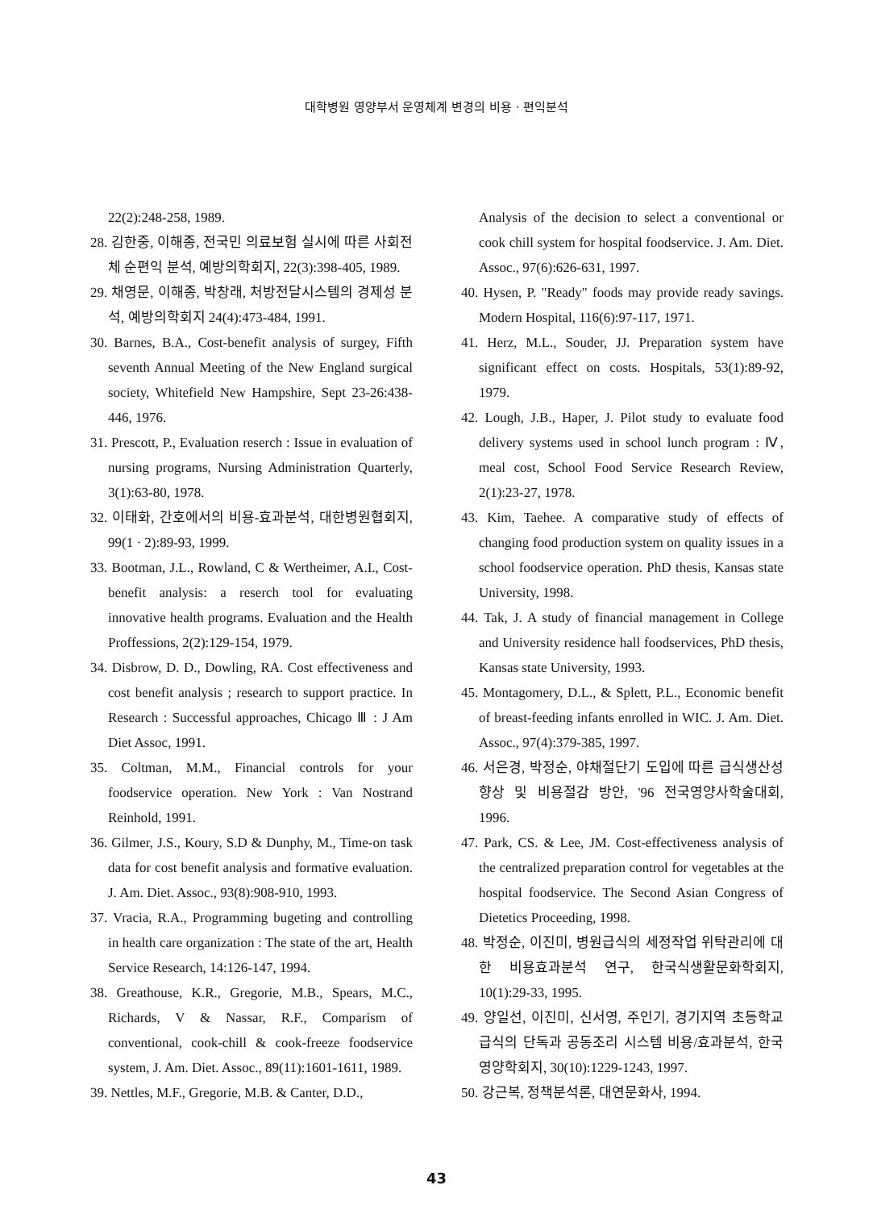대학병원 영양부서 운영체계 변경의 비용 · 편익분석
22(2):248-258, 1989.
28. 김한중, 이해종, 전국민 의료보험 실시에 따른 사회전체 순편익 분석, 예방의학회지, 22(3):398-405, 1989.
29. 채영문, 이해종, 박창래, 처방전달시스템의 경제성 분석, 예방의학회지 24(4):473-484, 1991.
30. Barnes, B.A., Cost-benefit analysis of surgey, Fifth seventh Annual Meeting of the New England surgical society, Whitefield New Hampshire, Sept 23-26:438-446, 1976.
31. Prescott, P., Evaluation reserch : Issue in evaluation of nursing programs, Nursing Administration Quarterly, 3(1):63-80, 1978.
32. 이태화, 간호에서의 비용-효과분석, 대한병원협회지, 99(1 · 2):89-93, 1999.
33. Bootman, J.L., Rowland, C & Wertheimer, A.I., Cost-benefit analysis: a reserch tool for evaluating innovative health programs. Evaluation and the Health Proffessions, 2(2):129-154, 1979.
34. Disbrow, D. D., Dowling, RA. Cost effectiveness and cost benefit analysis ; research to support practice. In Research : Successful approaches, Chicago Ⅲ : J Am Diet Assoc, 1991.
35. Coltman, M.M., Financial controls for your foodservice operation. New York : Van Nostrand Reinhold, 1991.
36. Gilmer, J.S., Koury, S.D & Dunphy, M., Time-on task data for cost benefit analysis and formative evaluation. J. Am. Diet. Assoc., 93(8):908-910, 1993.
37. Vracia, R.A., Programming bugeting and controlling in health care organization : The state of the art, Health Service Research, 14:126-147, 1994.
38. Greathouse, K.R., Gregorie, M.B., Spears, M.C., Richards, V & Nassar, R.F., Comparism of conventional, cook-chill & cook-freeze foodservice system, J. Am. Diet. Assoc., 89(11):1601-1611, 1989.
39. Nettles, M.F., Gregorie, M.B. & Canter, D.D.,
Analysis of the decision to select a conventional or cook chill system for hospital foodservice. J. Am. Diet. Assoc., 97(6):626-631, 1997.
40. Hysen, P. "Ready" foods may provide ready savings. Modern Hospital, 116(6):97-117, 1971.
41. Herz, M.L., Souder, JJ. Preparation system have significant effect on costs. Hospitals, 53(1):89-92, 1979.
42. Lough, J.B., Haper, J. Pilot study to evaluate food delivery systems used in school lunch program : Ⅳ, meal cost, School Food Service Research Review, 2(1):23-27, 1978.
43. Kim, Taehee. A comparative study of effects of changing food production system on quality issues in a school foodservice operation. PhD thesis, Kansas state University, 1998.
44. Tak, J. A study of financial management in College and University residence hall foodservices, PhD thesis, Kansas state University, 1993.
45. Montagomery, D.L., & Splett, P.L., Economic benefit of breast-feeding infants enrolled in WIC. J. Am. Diet. Assoc., 97(4):379-385, 1997.
46. 서은경, 박정순, 야채절단기 도입에 따른 급식생산성 향상 및 비용절감 방안, '96 전국영양사학술대회, 1996.
47. Park, CS. & Lee, JM. Cost-effectiveness analysis of the centralized preparation control for vegetables at the hospital foodservice. The Second Asian Congress of Dietetics Proceeding, 1998.
48. 박정순, 이진미, 병원급식의 세정작업 위탁관리에 대한 비용효과분석 연구, 한국식생활문화학회지, 10(1):29-33, 1995.
49. 양일선, 이진미, 신서영, 주인기, 경기지역 초등학교 급식의 단독과 공동조리 시스템 비용/효과분석, 한국영양학회지, 30(10):1229-1243, 1997.
50. 강근복, 정책분석론, 대연문화사, 1994.
43